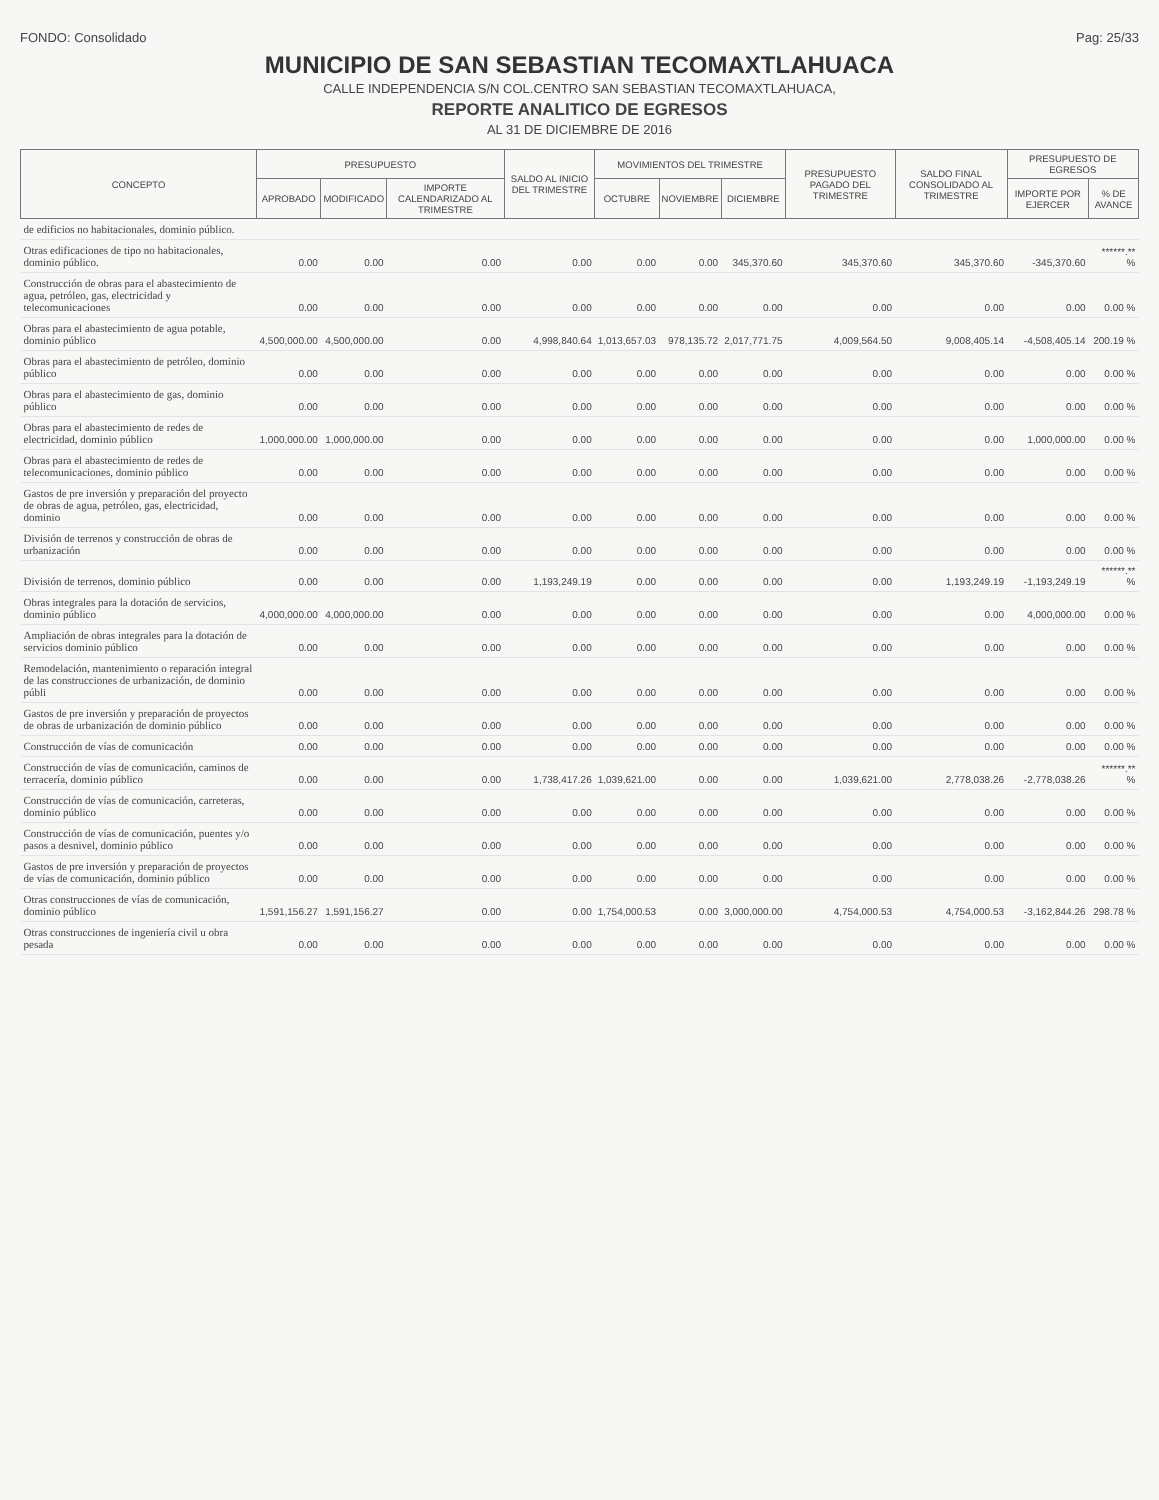FONDO: Consolidado Pag: 25/33
MUNICIPIO DE SAN SEBASTIAN TECOMAXTLAHUACA
CALLE INDEPENDENCIA S/N COL.CENTRO SAN SEBASTIAN TECOMAXTLAHUACA,
REPORTE ANALITICO DE EGRESOS
AL 31 DE DICIEMBRE DE 2016
| CONCEPTO | PRESUPUESTO | | | SALDO AL INICIO DEL TRIMESTRE | MOVIMIENTOS DEL TRIMESTRE | | | PRESUPUESTO PAGADO DEL TRIMESTRE | SALDO FINAL CONSOLIDADO AL TRIMESTRE | PRESUPUESTO DE EGRESOS | |
| --- | --- | --- | --- | --- | --- | --- | --- | --- | --- | --- | --- |
| | APROBADO | MODIFICADO | IMPORTE CALENDARIZADO AL TRIMESTRE | | OCTUBRE | NOVIEMBRE | DICIEMBRE | | | IMPORTE POR EJERCER | % DE AVANCE |
| de edificios no habitacionales, dominio público. | | | | | | | | | | | |
| Otras edificaciones de tipo no habitacionales, dominio público. | 0.00 | 0.00 | 0.00 | 0.00 | 0.00 | 0.00 | 345,370.60 | 345,370.60 | 345,370.60 | -345,370.60 | ******.** % |
| Construcción de obras para el abastecimiento de agua, petróleo, gas, electricidad y telecomunicaciones | 0.00 | 0.00 | 0.00 | 0.00 | 0.00 | 0.00 | 0.00 | 0.00 | 0.00 | 0.00 | 0.00 % |
| Obras para el abastecimiento de agua potable, dominio público | 4,500,000.00 | 4,500,000.00 | 0.00 | 4,998,840.64 | 1,013,657.03 | 978,135.72 | 2,017,771.75 | 4,009,564.50 | 9,008,405.14 | -4,508,405.14 | 200.19 % |
| Obras para el abastecimiento de petróleo, dominio público | 0.00 | 0.00 | 0.00 | 0.00 | 0.00 | 0.00 | 0.00 | 0.00 | 0.00 | 0.00 | 0.00 % |
| Obras para el abastecimiento de gas, dominio público | 0.00 | 0.00 | 0.00 | 0.00 | 0.00 | 0.00 | 0.00 | 0.00 | 0.00 | 0.00 | 0.00 % |
| Obras para el abastecimiento de redes de electricidad, dominio público | 1,000,000.00 | 1,000,000.00 | 0.00 | 0.00 | 0.00 | 0.00 | 0.00 | 0.00 | 0.00 | 1,000,000.00 | 0.00 % |
| Obras para el abastecimiento de redes de telecomunicaciones, dominio público | 0.00 | 0.00 | 0.00 | 0.00 | 0.00 | 0.00 | 0.00 | 0.00 | 0.00 | 0.00 | 0.00 % |
| Gastos de pre inversión y preparación del proyecto de obras de agua, petróleo, gas, electricidad, dominio | 0.00 | 0.00 | 0.00 | 0.00 | 0.00 | 0.00 | 0.00 | 0.00 | 0.00 | 0.00 | 0.00 % |
| División de terrenos y construcción de obras de urbanización | 0.00 | 0.00 | 0.00 | 0.00 | 0.00 | 0.00 | 0.00 | 0.00 | 0.00 | 0.00 | 0.00 % |
| División de terrenos, dominio público | 0.00 | 0.00 | 0.00 | 1,193,249.19 | 0.00 | 0.00 | 0.00 | 0.00 | 1,193,249.19 | -1,193,249.19 | ******.** % |
| Obras integrales para la dotación de servicios, dominio público | 4,000,000.00 | 4,000,000.00 | 0.00 | 0.00 | 0.00 | 0.00 | 0.00 | 0.00 | 0.00 | 4,000,000.00 | 0.00 % |
| Ampliación de obras integrales para la dotación de servicios dominio público | 0.00 | 0.00 | 0.00 | 0.00 | 0.00 | 0.00 | 0.00 | 0.00 | 0.00 | 0.00 | 0.00 % |
| Remodelación, mantenimiento o reparación integral de las construcciones de urbanización, de dominio públi | 0.00 | 0.00 | 0.00 | 0.00 | 0.00 | 0.00 | 0.00 | 0.00 | 0.00 | 0.00 | 0.00 % |
| Gastos de pre inversión y preparación de proyectos de obras de urbanización de dominio público | 0.00 | 0.00 | 0.00 | 0.00 | 0.00 | 0.00 | 0.00 | 0.00 | 0.00 | 0.00 | 0.00 % |
| Construcción de vías de comunicación | 0.00 | 0.00 | 0.00 | 0.00 | 0.00 | 0.00 | 0.00 | 0.00 | 0.00 | 0.00 | 0.00 % |
| Construcción de vías de comunicación, caminos de terracería, dominio público | 0.00 | 0.00 | 0.00 | 1,738,417.26 | 1,039,621.00 | 0.00 | 0.00 | 1,039,621.00 | 2,778,038.26 | -2,778,038.26 | ******.** % |
| Construcción de vías de comunicación, carreteras, dominio público | 0.00 | 0.00 | 0.00 | 0.00 | 0.00 | 0.00 | 0.00 | 0.00 | 0.00 | 0.00 | 0.00 % |
| Construcción de vías de comunicación, puentes y/o pasos a desnivel, dominio público | 0.00 | 0.00 | 0.00 | 0.00 | 0.00 | 0.00 | 0.00 | 0.00 | 0.00 | 0.00 | 0.00 % |
| Gastos de pre inversión y preparación de proyectos de vías de comunicación, dominio público | 0.00 | 0.00 | 0.00 | 0.00 | 0.00 | 0.00 | 0.00 | 0.00 | 0.00 | 0.00 | 0.00 % |
| Otras construcciones de vías de comunicación, dominio público | 1,591,156.27 | 1,591,156.27 | 0.00 | 0.00 | 1,754,000.53 | 0.00 | 3,000,000.00 | 4,754,000.53 | 4,754,000.53 | -3,162,844.26 | 298.78 % |
| Otras construcciones de ingeniería civil u obra pesada | 0.00 | 0.00 | 0.00 | 0.00 | 0.00 | 0.00 | 0.00 | 0.00 | 0.00 | 0.00 | 0.00 % |